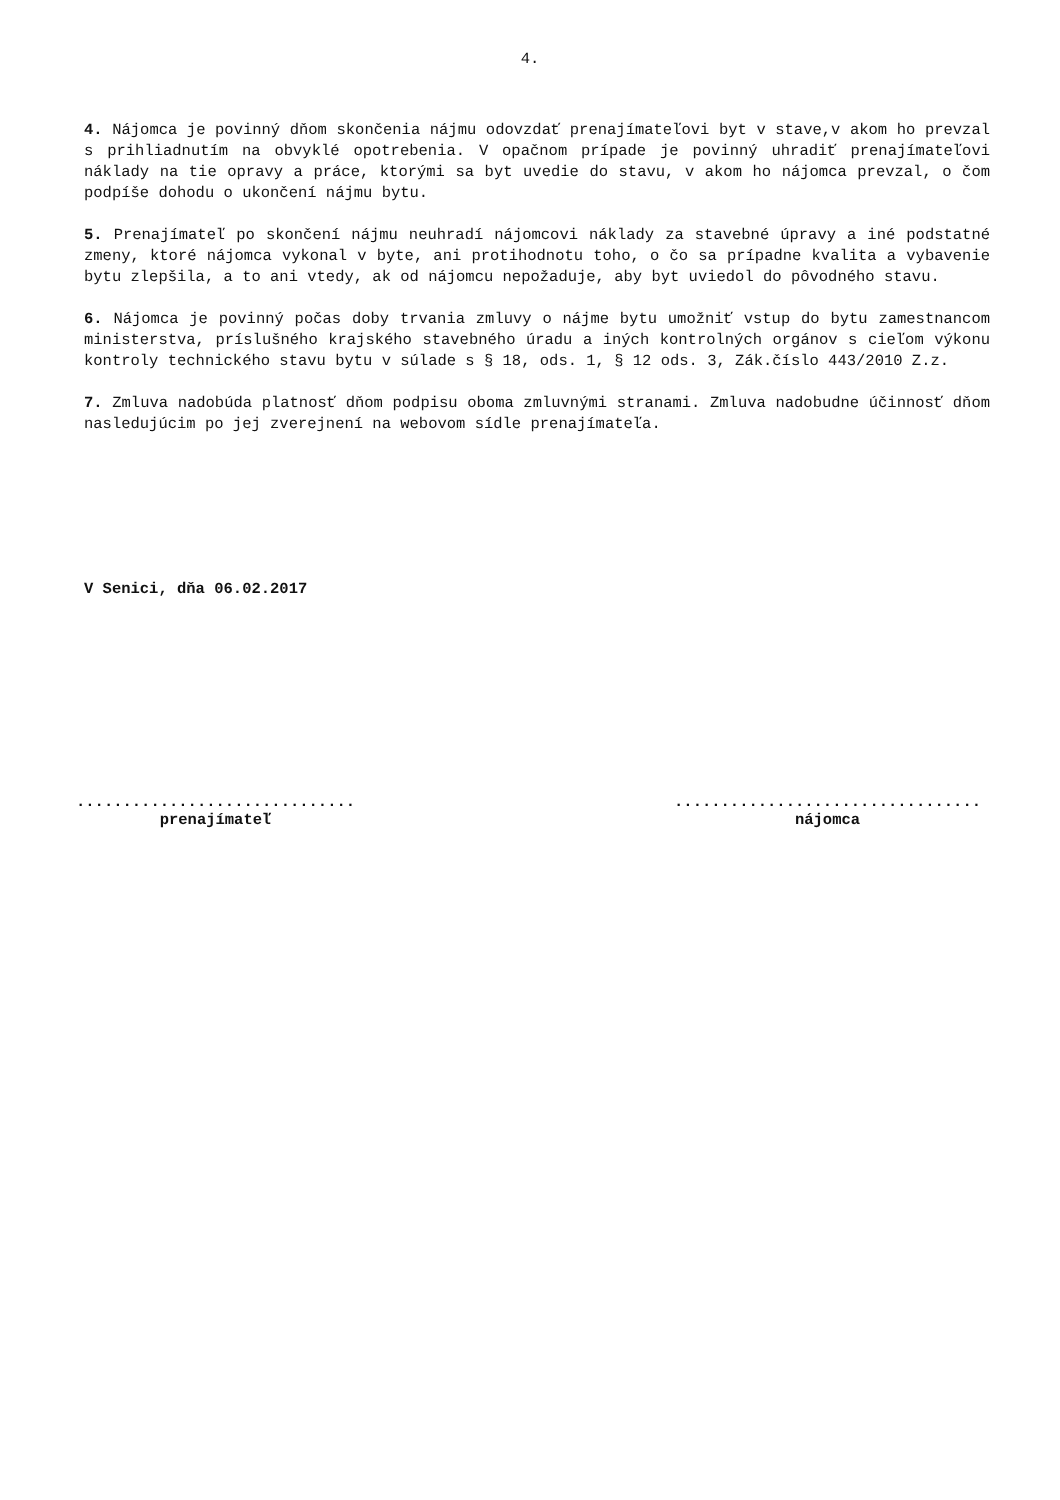4.
4. Nájomca je povinný dňom skončenia nájmu odovzdať prenajímateľovi byt v stave,v akom ho prevzal s prihliadnutím na obvyklé opotrebenia. V opačnom prípade je povinný uhradiť prenajímateľovi náklady na tie opravy a práce, ktorými sa byt uvedie do stavu, v akom ho nájomca prevzal, o čom podpíše dohodu o ukončení nájmu bytu.
5. Prenajímateľ po skončení nájmu neuhradí nájomcovi náklady za stavebné úpravy a iné podstatné zmeny, ktoré nájomca vykonal v byte, ani protihodnotu toho, o čo sa prípadne kvalita a vybavenie bytu zlepšila, a to ani vtedy, ak od nájomcu nepožaduje, aby byt uviedol do pôvodného stavu.
6. Nájomca je povinný počas doby trvania zmluvy o nájme bytu umožniť vstup do bytu zamestnancom ministerstva, príslušného krajského stavebného úradu a iných kontrolných orgánov s cieľom výkonu kontroly technického stavu bytu v súlade s § 18, ods. 1, § 12 ods. 3, Zák.číslo 443/2010 Z.z.
7. Zmluva nadobúda platnosť dňom podpisu oboma zmluvnými stranami. Zmluva nadobudne účinnosť dňom nasledujúcim po jej zverejnení na webovom sídle prenajímateľa.
V Senici, dňa 06.02.2017
..............................
prenajímateľ
.................................
nájomca